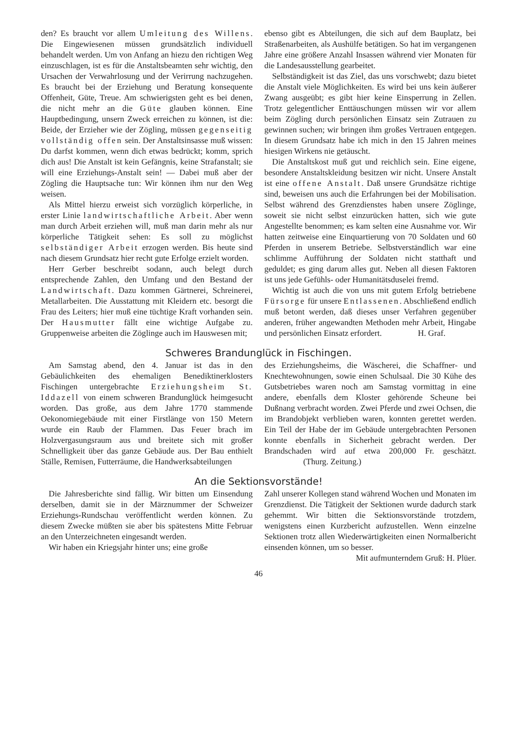den? Es braucht vor allem Umleitung des Willens. Die Eingewiesenen müssen grundsätzlich individuell behandelt werden. Um von Anfang an hiezu den richtigen Weg einzuschlagen, ist es für die Anstaltsbeamten sehr wichtig, den Ursachen der Verwahrlosung und der Verirrung nachzugehen. Es braucht bei der Erziehung und Beratung konsequente Offenheit, Güte, Treue. Am schwierigsten geht es bei denen, die nicht mehr an die Güte glauben können. Eine Hauptbedingung, unsern Zweck erreichen zu können, ist die: Beide, der Erzieher wie der Zögling, müssen gegenseitig vollständig offen sein. Der Anstaltsinsasse muß wissen: Du darfst kommen, wenn dich etwas bedrückt; komm, sprich dich aus! Die Anstalt ist kein Gefängnis, keine Strafanstalt; sie will eine Erziehungs-Anstalt sein! — Dabei muß aber der Zögling die Hauptsache tun: Wir können ihm nur den Weg weisen.
Als Mittel hierzu erweist sich vorzüglich körperliche, in erster Linie landwirtschaftliche Arbeit. Aber wenn man durch Arbeit erziehen will, muß man darin mehr als nur körperliche Tätigkeit sehen: Es soll zu möglichst selbständiger Arbeit erzogen werden. Bis heute sind nach diesem Grundsatz hier recht gute Erfolge erzielt worden.
Herr Gerber beschreibt sodann, auch belegt durch entsprechende Zahlen, den Umfang und den Bestand der Landwirtschaft. Dazu kommen Gärtnerei, Schreinerei, Metallarbeiten. Die Ausstattung mit Kleidern etc. besorgt die Frau des Leiters; hier muß eine tüchtige Kraft vorhanden sein. Der Hausmutter fällt eine wichtige Aufgabe zu. Gruppenweise arbeiten die Zöglinge auch im Hauswesen mit;
ebenso gibt es Abteilungen, die sich auf dem Bauplatz, bei Straßenarbeiten, als Aushülfe betätigen. So hat im vergangenen Jahre eine größere Anzahl Insassen während vier Monaten für die Landesausstellung gearbeitet.
Selbständigkeit ist das Ziel, das uns vorschwebt; dazu bietet die Anstalt viele Möglichkeiten. Es wird bei uns kein äußerer Zwang ausgeübt; es gibt hier keine Einsperrung in Zellen. Trotz gelegentlicher Enttäuschungen müssen wir vor allem beim Zögling durch persönlichen Einsatz sein Zutrauen zu gewinnen suchen; wir bringen ihm großes Vertrauen entgegen. In diesem Grundsatz habe ich mich in den 15 Jahren meines hiesigen Wirkens nie getäuscht.
Die Anstaltskost muß gut und reichlich sein. Eine eigene, besondere Anstaltskleidung besitzen wir nicht. Unsere Anstalt ist eine offene Anstalt. Daß unsere Grundsätze richtige sind, beweisen uns auch die Erfahrungen bei der Mobilisation. Selbst während des Grenzdienstes haben unsere Zöglinge, soweit sie nicht selbst einzurücken hatten, sich wie gute Angestellte benommen; es kam selten eine Ausnahme vor. Wir hatten zeitweise eine Einquartierung von 70 Soldaten und 60 Pferden in unserem Betriebe. Selbstverständlich war eine schlimme Aufführung der Soldaten nicht statthaft und geduldet; es ging darum alles gut. Neben all diesen Faktoren ist uns jede Gefühls- oder Humanitätsduselei fremd.
Wichtig ist auch die von uns mit gutem Erfolg betriebene Fürsorge für unsere Entlassenen. Abschließend endlich muß betont werden, daß dieses unser Verfahren gegenüber anderen, früher angewandten Methoden mehr Arbeit, Hingabe und persönlichen Einsatz erfordert. H. Graf.
Schweres Brandunglück in Fischingen.
Am Samstag abend, den 4. Januar ist das in den Gebäulichkeiten des ehemaligen Benediktinerklosters Fischingen untergebrachte Erziehungsheim St. Iddazell von einem schweren Brandunglück heimgesucht worden. Das große, aus dem Jahre 1770 stammende Oekonomiegebäude mit einer Firstlänge von 150 Metern wurde ein Raub der Flammen. Das Feuer brach im Holzvergasungsraum aus und breitete sich mit großer Schnelligkeit über das ganze Gebäude aus. Der Bau enthielt Ställe, Remisen, Futterräume, die Handwerksabteilungen
des Erziehungsheims, die Wäscherei, die Schaffner- und Knechtewohnungen, sowie einen Schulsaal. Die 30 Kühe des Gutsbetriebes waren noch am Samstag vormittag in eine andere, ebenfalls dem Kloster gehörende Scheune bei Dußnang verbracht worden. Zwei Pferde und zwei Ochsen, die im Brandobjekt verblieben waren, konnten gerettet werden. Ein Teil der Habe der im Gebäude untergebrachten Personen konnte ebenfalls in Sicherheit gebracht werden. Der Brandschaden wird auf etwa 200,000 Fr. geschätzt. (Thurg. Zeitung.)
An die Sektionsvorstände!
Die Jahresberichte sind fällig. Wir bitten um Einsendung derselben, damit sie in der Märznummer der Schweizer Erziehungs-Rundschau veröffentlicht werden können. Zu diesem Zwecke müßten sie aber bis spätestens Mitte Februar an den Unterzeichneten eingesandt werden.
Wir haben ein Kriegsjahr hinter uns; eine große
Zahl unserer Kollegen stand während Wochen und Monaten im Grenzdienst. Die Tätigkeit der Sektionen wurde dadurch stark gehemmt. Wir bitten die Sektionsvorstände trotzdem, wenigstens einen Kurzbericht aufzustellen. Wenn einzelne Sektionen trotz allen Wiederwärtigkeiten einen Normalbericht einsenden können, um so besser.
Mit aufmunterndem Gruß: H. Plüer.
46